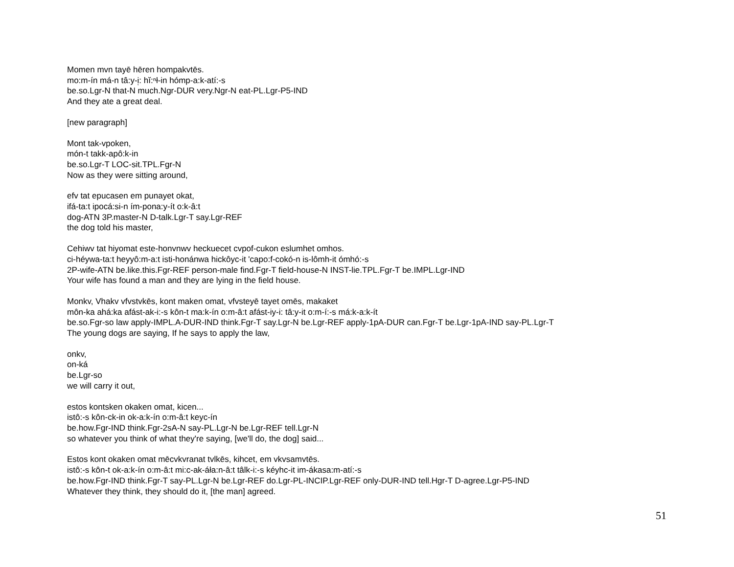Momen mvn tayē hēren hompakvtēs.
mo:m-ín má-n tâ:y-i̜: hĭ:ⁿł-in hómp-a:k-atí:-s
be.so.Lgr-N that-N much.Ngr-DUR very.Ngr-N eat-PL.Lgr-P5-IND
And they ate a great deal.
[new paragraph]
Mont tak-vpoken,
món-t takk-apô:k-in
be.so.Lgr-T LOC-sit.TPL.Fgr-N
Now as they were sitting around,
efv tat epucasen em punayet okat,
ifá-ta:t ipocá:si-n ím-pona:y-ít o:k-â:t
dog-ATN 3P.master-N D-talk.Lgr-T say.Lgr-REF
the dog told his master,
Cehiwv tat hiyomat este-honvnwv heckuecet cvpof-cukon eslumhet omhos.
ci-héywa-ta:t heyyô:m-a:t isti-honánwa hickôyc-it 'capo:f-cokó-n is-lômh-it ómhó:-s
2P-wife-ATN be.like.this.Fgr-REF person-male find.Fgr-T field-house-N INST-lie.TPL.Fgr-T be.IMPL.Lgr-IND
Your wife has found a man and they are lying in the field house.
Monkv, Vhakv vfvstvkēs, kont maken omat, vfvsteyē tayet omēs, makaket
môn-ka ahá:ka afást-ak-i:-s kôn-t ma:k-ín o:m-â:t afást-iy-i: tâ:y-it o:m-í:-s má:k-a:k-ít
be.so.Fgr-so law apply-IMPL.A-DUR-IND think.Fgr-T say.Lgr-N be.Lgr-REF apply-1pA-DUR can.Fgr-T be.Lgr-1pA-IND say-PL.Lgr-T
The young dogs are saying, If he says to apply the law,
onkv,
on-ká
be.Lgr-so
we will carry it out,
estos kontsken okaken omat, kicen...
istô:-s kôn-ck-in ok-a:k-ín o:m-â:t keyc-ín
be.how.Fgr-IND think.Fgr-2sA-N say-PL.Lgr-N be.Lgr-REF tell.Lgr-N
so whatever you think of what they're saying, [we'll do, the dog] said...
Estos kont okaken omat mēcvkvranat tvlkēs, kihcet, em vkvsamvtēs.
istô:-s kôn-t ok-a:k-ín o:m-â:t mi:c-ak-áła:n-â:t tâlk-i:-s kéyhc-it im-ákasa:m-atí:-s
be.how.Fgr-IND think.Fgr-T say-PL.Lgr-N be.Lgr-REF do.Lgr-PL-INCIP.Lgr-REF only-DUR-IND tell.Hgr-T D-agree.Lgr-P5-IND
Whatever they think, they should do it, [the man] agreed.
51